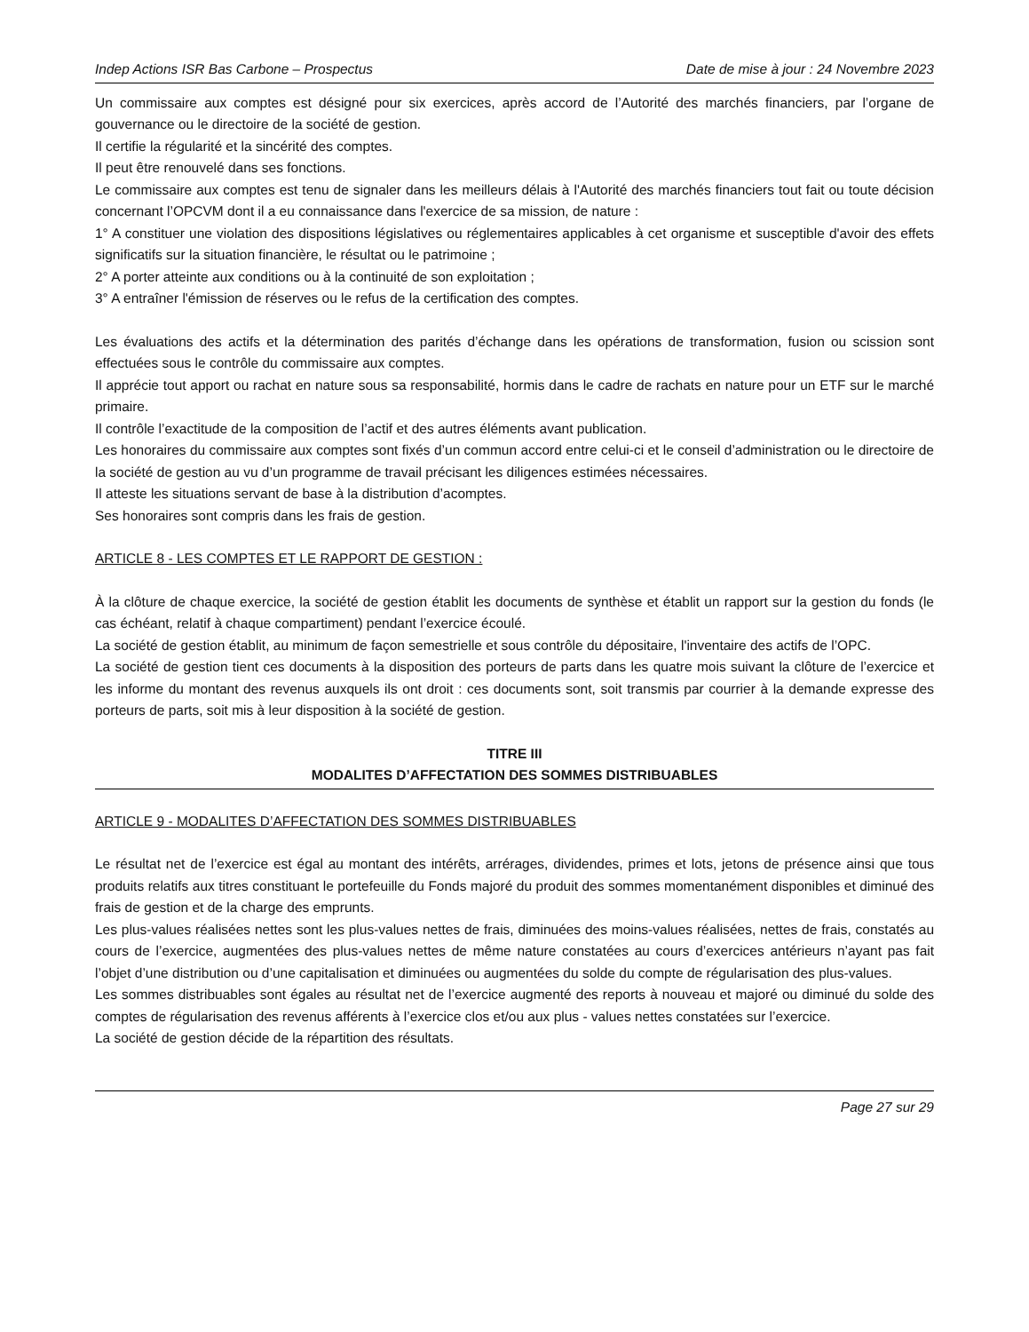Indep Actions ISR Bas Carbone – Prospectus Date de mise à jour : 24 Novembre 2023
Un commissaire aux comptes est désigné pour six exercices, après accord de l’Autorité des marchés financiers, par l’organe de gouvernance ou le directoire de la société de gestion.
Il certifie la régularité et la sincérité des comptes.
Il peut être renouvelé dans ses fonctions.
Le commissaire aux comptes est tenu de signaler dans les meilleurs délais à l'Autorité des marchés financiers tout fait ou toute décision concernant l’OPCVM dont il a eu connaissance dans l'exercice de sa mission, de nature :
1° A constituer une violation des dispositions législatives ou réglementaires applicables à cet organisme et susceptible d'avoir des effets significatifs sur la situation financière, le résultat ou le patrimoine ;
2° A porter atteinte aux conditions ou à la continuité de son exploitation ;
3° A entraîner l'émission de réserves ou le refus de la certification des comptes.
Les évaluations des actifs et la détermination des parités d’échange dans les opérations de transformation, fusion ou scission sont effectuées sous le contrôle du commissaire aux comptes.
Il apprécie tout apport ou rachat en nature sous sa responsabilité, hormis dans le cadre de rachats en nature pour un ETF sur le marché primaire.
Il contrôle l’exactitude de la composition de l’actif et des autres éléments avant publication.
Les honoraires du commissaire aux comptes sont fixés d’un commun accord entre celui-ci et le conseil d’administration ou le directoire de la société de gestion au vu d’un programme de travail précisant les diligences estimées nécessaires.
Il atteste les situations servant de base à la distribution d’acomptes.
Ses honoraires sont compris dans les frais de gestion.
ARTICLE 8 - LES COMPTES ET LE RAPPORT DE GESTION :
À la clôture de chaque exercice, la société de gestion établit les documents de synthèse et établit un rapport sur la gestion du fonds (le cas échéant, relatif à chaque compartiment) pendant l’exercice écoulé.
La société de gestion établit, au minimum de façon semestrielle et sous contrôle du dépositaire, l'inventaire des actifs de l’OPC.
La société de gestion tient ces documents à la disposition des porteurs de parts dans les quatre mois suivant la clôture de l’exercice et les informe du montant des revenus auxquels ils ont droit : ces documents sont, soit transmis par courrier à la demande expresse des porteurs de parts, soit mis à leur disposition à la société de gestion.
TITRE III
MODALITES D’AFFECTATION DES SOMMES DISTRIBUABLES
ARTICLE 9 - MODALITES D’AFFECTATION DES SOMMES DISTRIBUABLES
Le résultat net de l’exercice est égal au montant des intérêts, arrérages, dividendes, primes et lots, jetons de présence ainsi que tous produits relatifs aux titres constituant le portefeuille du Fonds majoré du produit des sommes momentanément disponibles et diminué des frais de gestion et de la charge des emprunts.
Les plus-values réalisées nettes sont les plus-values nettes de frais, diminuées des moins-values réalisées, nettes de frais, constatés au cours de l’exercice, augmentées des plus-values nettes de même nature constatées au cours d’exercices antérieurs n’ayant pas fait l’objet d’une distribution ou d’une capitalisation et diminuées ou augmentées du solde du compte de régularisation des plus-values.
Les sommes distribuables sont égales au résultat net de l’exercice augmenté des reports à nouveau et majoré ou diminué du solde des comptes de régularisation des revenus afférents à l’exercice clos et/ou aux plus - values nettes constatées sur l’exercice.
La société de gestion décide de la répartition des résultats.
Page 27 sur 29